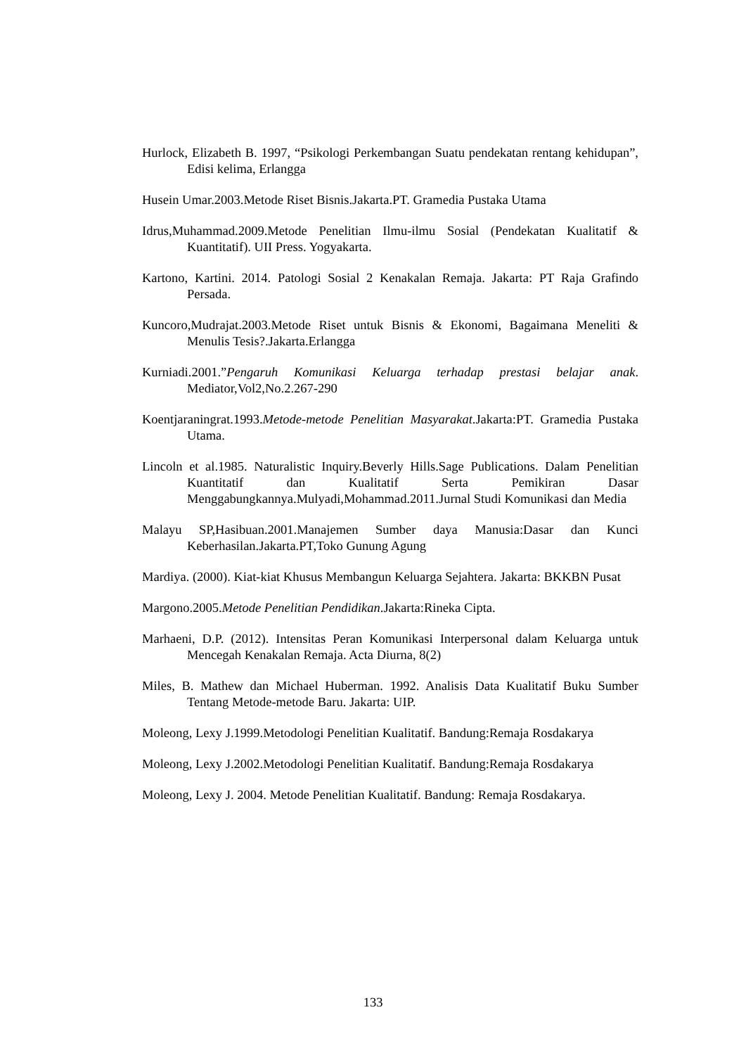Hurlock, Elizabeth B. 1997, “Psikologi Perkembangan Suatu pendekatan rentang kehidupan”, Edisi kelima, Erlangga
Husein Umar.2003.Metode Riset Bisnis.Jakarta.PT. Gramedia Pustaka Utama
Idrus,Muhammad.2009.Metode Penelitian Ilmu-ilmu Sosial (Pendekatan Kualitatif & Kuantitatif). UII Press. Yogyakarta.
Kartono, Kartini. 2014. Patologi Sosial 2 Kenakalan Remaja. Jakarta: PT Raja Grafindo Persada.
Kuncoro,Mudrajat.2003.Metode Riset untuk Bisnis & Ekonomi, Bagaimana Meneliti & Menulis Tesis?.Jakarta.Erlangga
Kurniadi.2001.”Pengaruh Komunikasi Keluarga terhadap prestasi belajar anak. Mediator,Vol2,No.2.267-290
Koentjaraningrat.1993.Metode-metode Penelitian Masyarakat.Jakarta:PT. Gramedia Pustaka Utama.
Lincoln et al.1985. Naturalistic Inquiry.Beverly Hills.Sage Publications. Dalam Penelitian Kuantitatif dan Kualitatif Serta Pemikiran Dasar Menggabungkannya.Mulyadi,Mohammad.2011.Jurnal Studi Komunikasi dan Media
Malayu SP,Hasibuan.2001.Manajemen Sumber daya Manusia:Dasar dan Kunci Keberhasilan.Jakarta.PT,Toko Gunung Agung
Mardiya. (2000). Kiat-kiat Khusus Membangun Keluarga Sejahtera. Jakarta: BKKBN Pusat
Margono.2005.Metode Penelitian Pendidikan.Jakarta:Rineka Cipta.
Marhaeni, D.P. (2012). Intensitas Peran Komunikasi Interpersonal dalam Keluarga untuk Mencegah Kenakalan Remaja. Acta Diurna, 8(2)
Miles, B. Mathew dan Michael Huberman. 1992. Analisis Data Kualitatif Buku Sumber Tentang Metode-metode Baru. Jakarta: UIP.
Moleong, Lexy J.1999.Metodologi Penelitian Kualitatif. Bandung:Remaja Rosdakarya
Moleong, Lexy J.2002.Metodologi Penelitian Kualitatif. Bandung:Remaja Rosdakarya
Moleong, Lexy J. 2004. Metode Penelitian Kualitatif. Bandung: Remaja Rosdakarya.
133